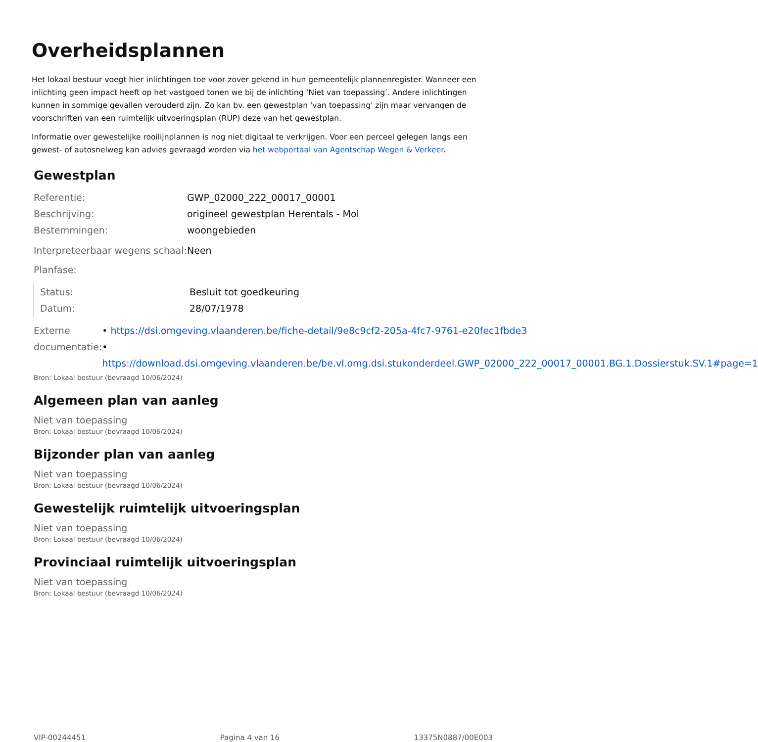Overheidsplannen
Het lokaal bestuur voegt hier inlichtingen toe voor zover gekend in hun gemeentelijk plannenregister. Wanneer een inlichting geen impact heeft op het vastgoed tonen we bij de inlichting ‘Niet van toepassing’. Andere inlichtingen kunnen in sommige gevallen verouderd zijn. Zo kan bv. een gewestplan 'van toepassing' zijn maar vervangen de voorschriften van een ruimtelijk uitvoeringsplan (RUP) deze van het gewestplan.
Informatie over gewestelijke rooilijnplannen is nog niet digitaal te verkrijgen. Voor een perceel gelegen langs een gewest- of autosnelweg kan advies gevraagd worden via het webportaal van Agentschap Wegen & Verkeer.
Gewestplan
Referentie: GWP_02000_222_00017_00001
Beschrijving: origineel gewestplan Herentals - Mol
Bestemmingen: woongebieden
Interpreteerbaar wegens schaal:
Neen
Planfase:
Status: Besluit tot goedkeuring
Datum: 28/07/1978
Externe documentatie: • https://dsi.omgeving.vlaanderen.be/fiche-detail/9e8c9cf2-205a-4fc7-9761-e20fec1fbde3
• https://download.dsi.omgeving.vlaanderen.be/be.vl.omg.dsi.stukonderdeel.GWP_02000_222_00017_00001.BG.1.Dossierstuk.SV.1#page=1
Bron: Lokaal bestuur (bevraagd 10/06/2024)
Algemeen plan van aanleg
Niet van toepassing
Bron: Lokaal bestuur (bevraagd 10/06/2024)
Bijzonder plan van aanleg
Niet van toepassing
Bron: Lokaal bestuur (bevraagd 10/06/2024)
Gewestelijk ruimtelijk uitvoeringsplan
Niet van toepassing
Bron: Lokaal bestuur (bevraagd 10/06/2024)
Provinciaal ruimtelijk uitvoeringsplan
Niet van toepassing
Bron: Lokaal bestuur (bevraagd 10/06/2024)
VIP-00244451 Pagina 4 van 16 13375N0887/00E003